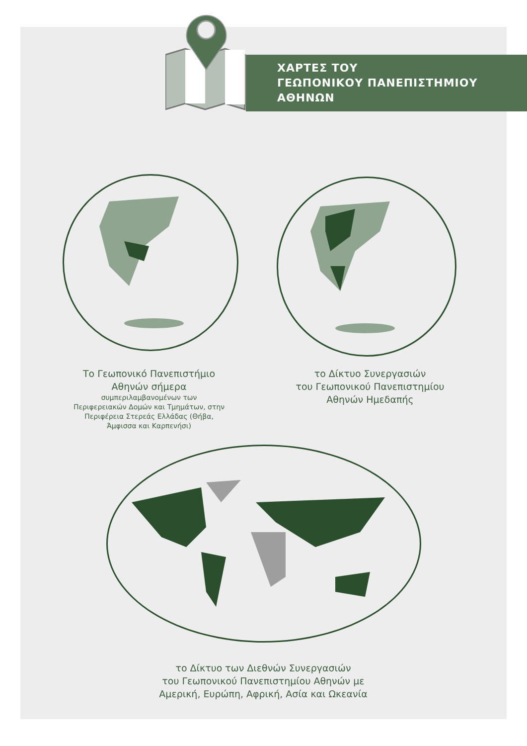ΧΑΡΤΕΣ ΤΟΥ
ΓΕΩΠΟΝΙΚΟΥ ΠΑΝΕΠΙΣΤΗΜΙΟΥ
ΑΘΗΝΩΝ
Το Γεωπονικό Πανεπιστήμιο
Αθηνών σήμερα
συμπεριλαμβανομένων των
Περιφερειακών Δομών και Τμημάτων, στην
Περιφέρεια Στερεάς Ελλάδας (Θήβα,
Άμφισσα και Καρπενήσι)
το Δίκτυο Συνεργασιών
του Γεωπονικού Πανεπιστημίου
Αθηνών Ημεδαπής
το Δίκτυο των Διεθνών Συνεργασιών
του Γεωπονικού Πανεπιστημίου Αθηνών με
Αμερική, Ευρώπη, Αφρική, Ασία και Ωκεανία